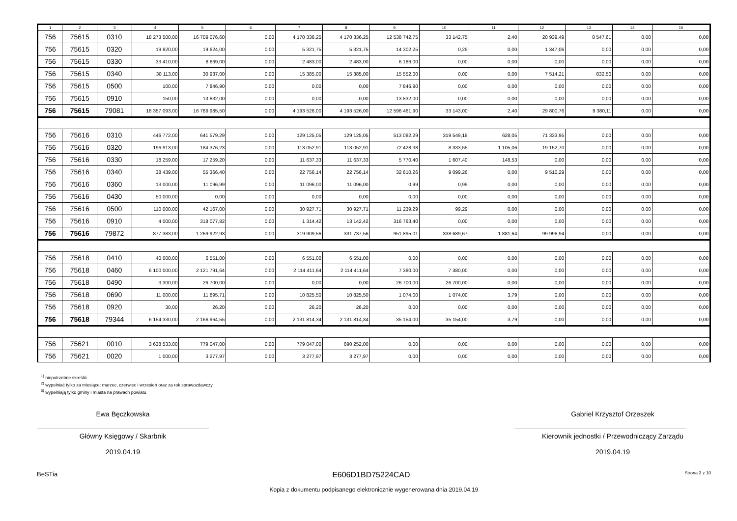| 1 | 2 | 3 | 4 | 5 | 6 | 7 | 8 | 9 | 10 | 11 | 12 | 13 | 14 | 15 |
| --- | --- | --- | --- | --- | --- | --- | --- | --- | --- | --- | --- | --- | --- | --- |
| 756 | 75615 | 0310 | 18 273 500,00 | 16 709 076,60 | 0,00 | 4 170 336,25 | 4 170 336,25 | 12 538 742,75 | 33 142,75 | 2,40 | 20 939,49 | 8 547,61 | 0,00 | 0,00 |
| 756 | 75615 | 0320 | 19 820,00 | 19 624,00 | 0,00 | 5 321,75 | 5 321,75 | 14 302,25 | 0,25 | 0,00 | 1 347,06 | 0,00 | 0,00 | 0,00 |
| 756 | 75615 | 0330 | 33 410,00 | 8 669,00 | 0,00 | 2 483,00 | 2 483,00 | 6 186,00 | 0,00 | 0,00 | 0,00 | 0,00 | 0,00 | 0,00 |
| 756 | 75615 | 0340 | 30 113,00 | 30 937,00 | 0,00 | 15 385,00 | 15 385,00 | 15 552,00 | 0,00 | 0,00 | 7 514,21 | 832,50 | 0,00 | 0,00 |
| 756 | 75615 | 0500 | 100,00 | 7 846,90 | 0,00 | 0,00 | 0,00 | 7 846,90 | 0,00 | 0,00 | 0,00 | 0,00 | 0,00 | 0,00 |
| 756 | 75615 | 0910 | 150,00 | 13 832,00 | 0,00 | 0,00 | 0,00 | 13 832,00 | 0,00 | 0,00 | 0,00 | 0,00 | 0,00 | 0,00 |
| 756 | 75615 | 79081 | 18 357 093,00 | 16 789 985,50 | 0,00 | 4 193 526,00 | 4 193 526,00 | 12 596 461,90 | 33 143,00 | 2,40 | 29 800,76 | 9 380,11 | 0,00 | 0,00 |
| 756 | 75616 | 0310 | 446 772,00 | 641 579,29 | 0,00 | 129 125,05 | 129 125,05 | 513 082,29 | 319 549,18 | 628,05 | 71 333,95 | 0,00 | 0,00 | 0,00 |
| 756 | 75616 | 0320 | 196 913,00 | 184 376,23 | 0,00 | 113 052,91 | 113 052,91 | 72 428,38 | 8 333,55 | 1 105,06 | 19 152,70 | 0,00 | 0,00 | 0,00 |
| 756 | 75616 | 0330 | 18 259,00 | 17 259,20 | 0,00 | 11 637,33 | 11 637,33 | 5 770,40 | 1 607,40 | 148,53 | 0,00 | 0,00 | 0,00 | 0,00 |
| 756 | 75616 | 0340 | 38 439,00 | 55 366,40 | 0,00 | 22 756,14 | 22 756,14 | 32 610,26 | 9 099,26 | 0,00 | 9 510,29 | 0,00 | 0,00 | 0,00 |
| 756 | 75616 | 0360 | 13 000,00 | 11 096,99 | 0,00 | 11 096,00 | 11 096,00 | 0,99 | 0,99 | 0,00 | 0,00 | 0,00 | 0,00 | 0,00 |
| 756 | 75616 | 0430 | 50 000,00 | 0,00 | 0,00 | 0,00 | 0,00 | 0,00 | 0,00 | 0,00 | 0,00 | 0,00 | 0,00 | 0,00 |
| 756 | 75616 | 0500 | 110 000,00 | 42 167,00 | 0,00 | 30 927,71 | 30 927,71 | 11 239,29 | 99,29 | 0,00 | 0,00 | 0,00 | 0,00 | 0,00 |
| 756 | 75616 | 0910 | 4 000,00 | 318 077,82 | 0,00 | 1 314,42 | 13 142,42 | 316 763,40 | 0,00 | 0,00 | 0,00 | 0,00 | 0,00 | 0,00 |
| 756 | 75616 | 79872 | 877 383,00 | 1 269 922,93 | 0,00 | 319 909,56 | 331 737,56 | 951 895,01 | 338 689,67 | 1 881,64 | 99 996,94 | 0,00 | 0,00 | 0,00 |
| 756 | 75618 | 0410 | 40 000,00 | 6 551,00 | 0,00 | 6 551,00 | 6 551,00 | 0,00 | 0,00 | 0,00 | 0,00 | 0,00 | 0,00 | 0,00 |
| 756 | 75618 | 0460 | 6 100 000,00 | 2 121 791,64 | 0,00 | 2 114 411,64 | 2 114 411,64 | 7 380,00 | 7 380,00 | 0,00 | 0,00 | 0,00 | 0,00 | 0,00 |
| 756 | 75618 | 0490 | 3 300,00 | 26 700,00 | 0,00 | 0,00 | 0,00 | 26 700,00 | 26 700,00 | 0,00 | 0,00 | 0,00 | 0,00 | 0,00 |
| 756 | 75618 | 0690 | 11 000,00 | 11 895,71 | 0,00 | 10 825,50 | 10 825,50 | 1 074,00 | 1 074,00 | 3,79 | 0,00 | 0,00 | 0,00 | 0,00 |
| 756 | 75618 | 0920 | 30,00 | 26,20 | 0,00 | 26,20 | 26,20 | 0,00 | 0,00 | 0,00 | 0,00 | 0,00 | 0,00 | 0,00 |
| 756 | 75618 | 79344 | 6 154 330,00 | 2 166 964,55 | 0,00 | 2 131 814,34 | 2 131 814,34 | 35 154,00 | 35 154,00 | 3,79 | 0,00 | 0,00 | 0,00 | 0,00 |
| 756 | 75621 | 0010 | 3 638 533,00 | 779 047,00 | 0,00 | 779 047,00 | 690 252,00 | 0,00 | 0,00 | 0,00 | 0,00 | 0,00 | 0,00 | 0,00 |
| 756 | 75621 | 0020 | 1 000,00 | 3 277,97 | 0,00 | 3 277,97 | 3 277,97 | 0,00 | 0,00 | 0,00 | 0,00 | 0,00 | 0,00 | 0,00 |
<sup>1)</sup> niepotrzebne skreślić
<sup>2)</sup> wypełniać tylko za miesiące: marzec, czerwiec i wrzesień oraz za rok sprawozdawczy
<sup>3)</sup> wypełniają tylko gminy i miasta na prawach powiatu
Ewa Bęczkowska
Główny Księgowy / Skarbnik
2019.04.19
Gabriel Krzysztof Orzeszek
Kierownik jednostki / Przewodniczący Zarządu
2019.04.19
BeSTia E606D1BD75224CAD Strona 3 z 10
Kopia z dokumentu podpisanego elektronicznie wygenerowana dnia 2019.04.19